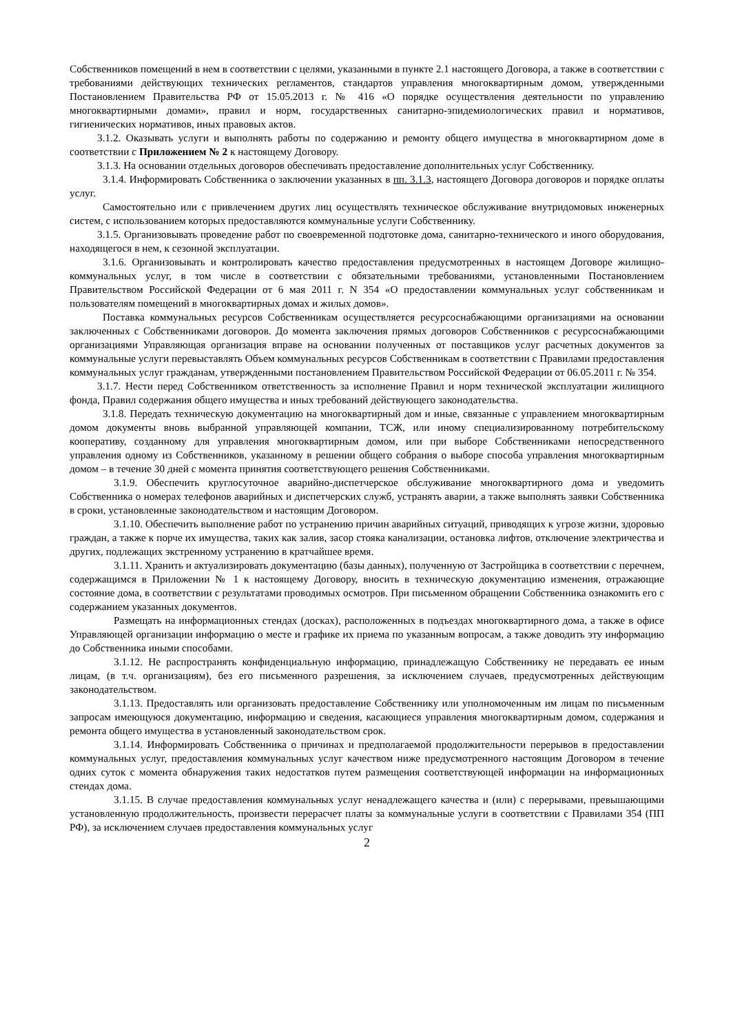Собственников помещений в нем в соответствии с целями, указанными в пункте 2.1 настоящего Договора, а также в соответствии с требованиями действующих технических регламентов, стандартов управления многоквартирным домом, утвержденными Постановлением Правительства РФ от 15.05.2013 г. № 416 «О порядке осуществления деятельности по управлению многоквартирными домами», правил и норм, государственных санитарно-эпидемиологических правил и нормативов, гигиенических нормативов, иных правовых актов.
3.1.2. Оказывать услуги и выполнять работы по содержанию и ремонту общего имущества в многоквартирном доме в соответствии с Приложением № 2 к настоящему Договору.
3.1.3. На основании отдельных договоров обеспечивать предоставление дополнительных услуг Собственнику.
3.1.4. Информировать Собственника о заключении указанных в пп. 3.1.3, настоящего Договора договоров и порядке оплаты услуг.
Самостоятельно или с привлечением других лиц осуществлять техническое обслуживание внутридомовых инженерных систем, с использованием которых предоставляются коммунальные услуги Собственнику.
3.1.5. Организовывать проведение работ по своевременной подготовке дома, санитарно-технического и иного оборудования, находящегося в нем, к сезонной эксплуатации.
3.1.6. Организовывать и контролировать качество предоставления предусмотренных в настоящем Договоре жилищно-коммунальных услуг, в том числе в соответствии с обязательными требованиями, установленными Постановлением Правительством Российской Федерации от 6 мая 2011 г. N 354 «О предоставлении коммунальных услуг собственникам и пользователям помещений в многоквартирных домах и жилых домов».
Поставка коммунальных ресурсов Собственникам осуществляется ресурсоснабжающими организациями на основании заключенных с Собственниками договоров. До момента заключения прямых договоров Собственников с ресурсоснабжающими организациями Управляющая организация вправе на основании полученных от поставщиков услуг расчетных документов за коммунальные услуги перевыставлять Объем коммунальных ресурсов Собственникам в соответствии с Правилами предоставления коммунальных услуг гражданам, утвержденными постановлением Правительством Российской Федерации от 06.05.2011 г. № 354.
3.1.7. Нести перед Собственником ответственность за исполнение Правил и норм технической эксплуатации жилищного фонда, Правил содержания общего имущества и иных требований действующего законодательства.
3.1.8. Передать техническую документацию на многоквартирный дом и иные, связанные с управлением многоквартирным домом документы вновь выбранной управляющей компании, ТСЖ, или иному специализированному потребительскому кооперативу, созданному для управления многоквартирным домом, или при выборе Собственниками непосредственного управления одному из Собственников, указанному в решении общего собрания о выборе способа управления многоквартирным домом – в течение 30 дней с момента принятия соответствующего решения Собственниками.
3.1.9. Обеспечить круглосуточное аварийно-диспетчерское обслуживание многоквартирного дома и уведомить Собственника о номерах телефонов аварийных и диспетчерских служб, устранять аварии, а также выполнять заявки Собственника в сроки, установленные законодательством и настоящим Договором.
3.1.10. Обеспечить выполнение работ по устранению причин аварийных ситуаций, приводящих к угрозе жизни, здоровью граждан, а также к порче их имущества, таких как залив, засор стояка канализации, остановка лифтов, отключение электричества и других, подлежащих экстренному устранению в кратчайшее время.
3.1.11. Хранить и актуализировать документацию (базы данных), полученную от Застройщика в соответствии с перечнем, содержащимся в Приложении № 1 к настоящему Договору, вносить в техническую документацию изменения, отражающие состояние дома, в соответствии с результатами проводимых осмотров. При письменном обращении Собственника ознакомить его с содержанием указанных документов.
Размещать на информационных стендах (досках), расположенных в подъездах многоквартирного дома, а также в офисе Управляющей организации информацию о месте и графике их приема по указанным вопросам, а также доводить эту информацию до Собственника иными способами.
3.1.12. Не распространять конфиденциальную информацию, принадлежащую Собственнику не передавать ее иным лицам, (в т.ч. организациям), без его письменного разрешения, за исключением случаев, предусмотренных действующим законодательством.
3.1.13. Предоставлять или организовать предоставление Собственнику или уполномоченным им лицам по письменным запросам имеющуюся документацию, информацию и сведения, касающиеся управления многоквартирным домом, содержания и ремонта общего имущества в установленный законодательством срок.
3.1.14. Информировать Собственника о причинах и предполагаемой продолжительности перерывов в предоставлении коммунальных услуг, предоставления коммунальных услуг качеством ниже предусмотренного настоящим Договором в течение одних суток с момента обнаружения таких недостатков путем размещения соответствующей информации на информационных стендах дома.
3.1.15. В случае предоставления коммунальных услуг ненадлежащего качества и (или) с перерывами, превышающими установленную продолжительность, произвести перерасчет платы за коммунальные услуги в соответствии с Правилами 354 (ПП РФ), за исключением случаев предоставления коммунальных услуг
2